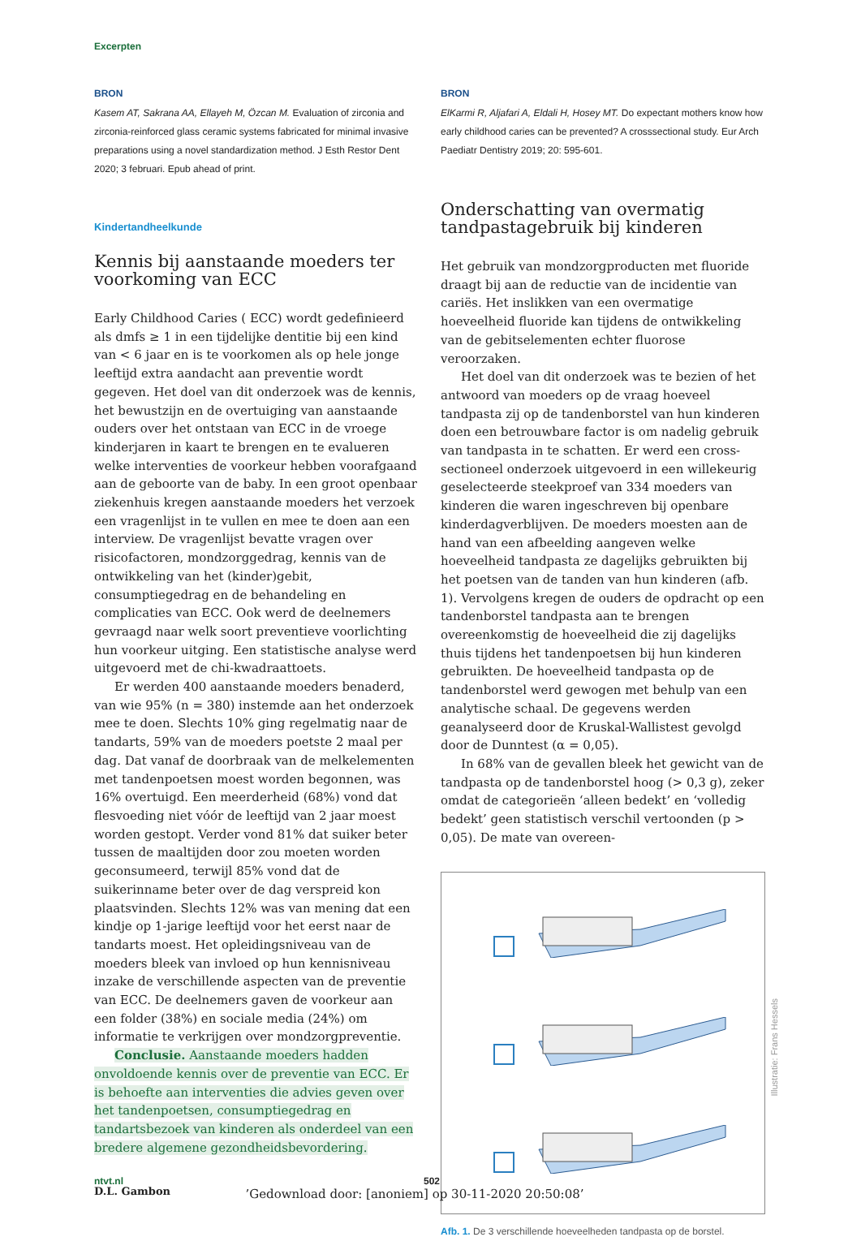Excerpten
BRON
Kasem AT, Sakrana AA, Ellayeh M, Özcan M. Evaluation of zirconia and zirconia-reinforced glass ceramic systems fabricated for minimal invasive preparations using a novel standardization method. J Esth Restor Dent 2020; 3 februari. Epub ahead of print.
Kindertandheelkunde
Kennis bij aanstaande moeders ter voorkoming van ECC
Early Childhood Caries ( ECC) wordt gedefinieerd als dmfs ≥ 1 in een tijdelijke dentitie bij een kind van < 6 jaar en is te voorkomen als op hele jonge leeftijd extra aandacht aan preventie wordt gegeven. Het doel van dit onderzoek was de kennis, het bewustzijn en de overtuiging van aanstaande ouders over het ontstaan van ECC in de vroege kinderjaren in kaart te brengen en te evalueren welke interventies de voorkeur hebben voorafgaand aan de geboorte van de baby. In een groot openbaar ziekenhuis kregen aanstaande moeders het verzoek een vragenlijst in te vullen en mee te doen aan een interview. De vragenlijst bevatte vragen over risicofactoren, mondzorggedrag, kennis van de ontwikkeling van het (kinder)gebit, consumptiegedrag en de behandeling en complicaties van ECC. Ook werd de deelnemers gevraagd naar welk soort preventieve voorlichting hun voorkeur uitging. Een statistische analyse werd uitgevoerd met de chi-kwadraattoets.
Er werden 400 aanstaande moeders benaderd, van wie 95% (n = 380) instemde aan het onderzoek mee te doen. Slechts 10% ging regelmatig naar de tandarts, 59% van de moeders poetste 2 maal per dag. Dat vanaf de doorbraak van de melkelementen met tandenpoetsen moest worden begonnen, was 16% overtuigd. Een meerderheid (68%) vond dat flesvoeding niet vóór de leeftijd van 2 jaar moest worden gestopt. Verder vond 81% dat suiker beter tussen de maaltijden door zou moeten worden geconsumeerd, terwijl 85% vond dat de suikerinname beter over de dag verspreid kon plaatsvinden. Slechts 12% was van mening dat een kindje op 1-jarige leeftijd voor het eerst naar de tandarts moest. Het opleidingsniveau van de moeders bleek van invloed op hun kennisniveau inzake de verschillende aspecten van de preventie van ECC. De deelnemers gaven de voorkeur aan een folder (38%) en sociale media (24%) om informatie te verkrijgen over mondzorgpreventie.
Conclusie. Aanstaande moeders hadden onvoldoende kennis over de preventie van ECC. Er is behoefte aan interventies die advies geven over het tandenpoetsen, consumptiegedrag en tandartsbezoek van kinderen als onderdeel van een bredere algemene gezondheidsbevordering.
D.L. Gambon
BRON
ElKarmi R, Aljafari A, Eldali H, Hosey MT. Do expectant mothers know how early childhood caries can be prevented? A crosssectional study. Eur Arch Paediatr Dentistry 2019; 20: 595-601.
Onderschatting van overmatig tandpastagebruik bij kinderen
Het gebruik van mondzorgproducten met fluoride draagt bij aan de reductie van de incidentie van cariës. Het inslikken van een overmatige hoeveelheid fluoride kan tijdens de ontwikkeling van de gebitselementen echter fluorose veroorzaken.
Het doel van dit onderzoek was te bezien of het antwoord van moeders op de vraag hoeveel tandpasta zij op de tandenborstel van hun kinderen doen een betrouwbare factor is om nadelig gebruik van tandpasta in te schatten. Er werd een cross-sectioneel onderzoek uitgevoerd in een willekeurig geselecteerde steekproef van 334 moeders van kinderen die waren ingeschreven bij openbare kinderdagverblijven. De moeders moesten aan de hand van een afbeelding aangeven welke hoeveelheid tandpasta ze dagelijks gebruikten bij het poetsen van de tanden van hun kinderen (afb. 1). Vervolgens kregen de ouders de opdracht op een tandenborstel tandpasta aan te brengen overeenkomstig de hoeveelheid die zij dagelijks thuis tijdens het tandenpoetsen bij hun kinderen gebruikten. De hoeveelheid tandpasta op de tandenborstel werd gewogen met behulp van een analytische schaal. De gegevens werden geanalyseerd door de Kruskal-Wallistest gevolgd door de Dunntest (α = 0,05).
In 68% van de gevallen bleek het gewicht van de tandpasta op de tandenborstel hoog (> 0,3 g), zeker omdat de categorieën ‘alleen bedekt’ en ‘volledig bedekt’ geen statistisch verschil vertoonden (p > 0,05). De mate van overeen-
Afb. 1. De 3 verschillende hoeveelheden tandpasta op de borstel.
Illustratie: Frans Hessels
ntvt.nl 502
’Gedownload door: [anoniem] op 30-11-2020 20:50:08’